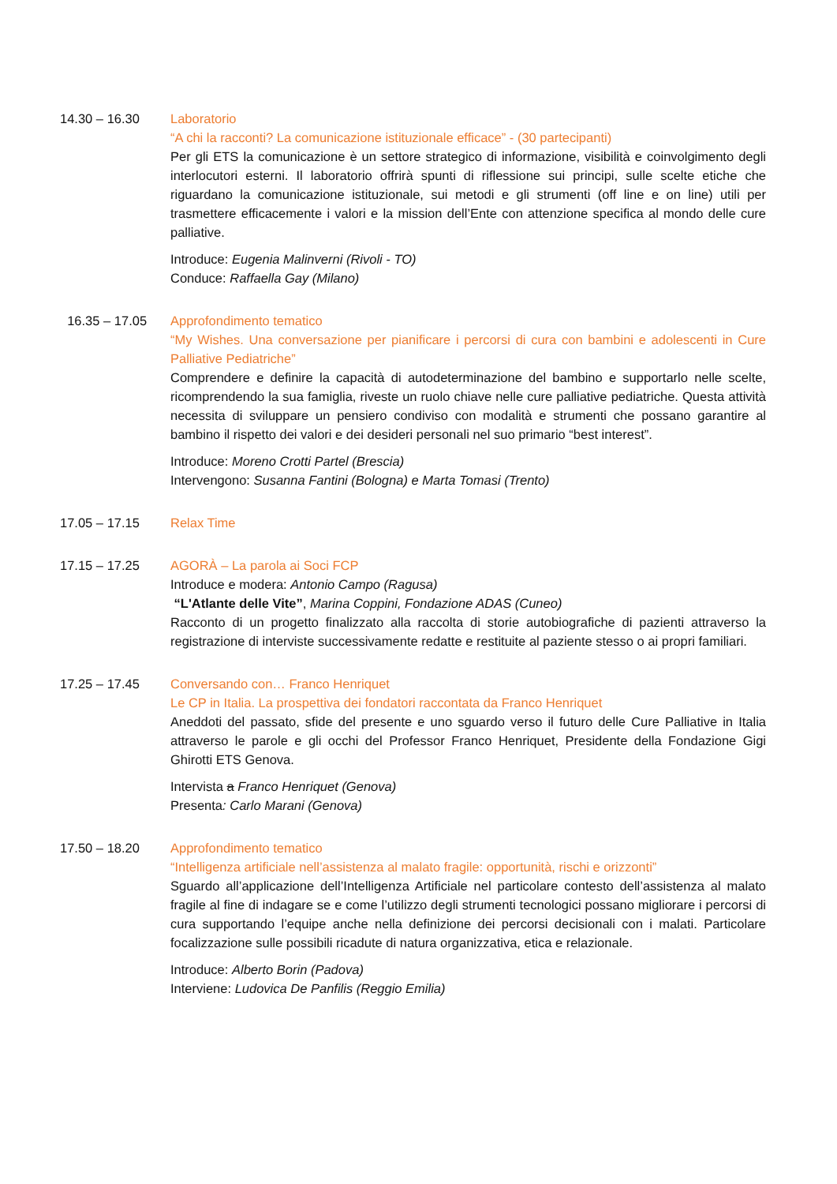14.30 – 16.30 Laboratorio
“A chi la racconti? La comunicazione istituzionale efficace” - (30 partecipanti)
Per gli ETS la comunicazione è un settore strategico di informazione, visibilità e coinvolgimento degli interlocutori esterni. Il laboratorio offrirà spunti di riflessione sui principi, sulle scelte etiche che riguardano la comunicazione istituzionale, sui metodi e gli strumenti (off line e on line) utili per trasmettere efficacemente i valori e la mission dell’Ente con attenzione specifica al mondo delle cure palliative.
Introduce: Eugenia Malinverni (Rivoli - TO)
Conduce: Raffaella Gay (Milano)
16.35 – 17.05 Approfondimento tematico
“My Wishes. Una conversazione per pianificare i percorsi di cura con bambini e adolescenti in Cure Palliative Pediatriche”
Comprendere e definire la capacità di autodeterminazione del bambino e supportarlo nelle scelte, ricomprendendo la sua famiglia, riveste un ruolo chiave nelle cure palliative pediatriche. Questa attività necessita di sviluppare un pensiero condiviso con modalità e strumenti che possano garantire al bambino il rispetto dei valori e dei desideri personali nel suo primario “best interest”.
Introduce: Moreno Crotti Partel (Brescia)
Intervengono: Susanna Fantini (Bologna) e Marta Tomasi (Trento)
17.05 – 17.15 Relax Time
17.15 – 17.25 AGORÀ – La parola ai Soci FCP
Introduce e modera: Antonio Campo (Ragusa)
“L'Atlante delle Vite”, Marina Coppini, Fondazione ADAS (Cuneo)
Racconto di un progetto finalizzato alla raccolta di storie autobiografiche di pazienti attraverso la registrazione di interviste successivamente redatte e restituite al paziente stesso o ai propri familiari.
17.25 – 17.45 Conversando con… Franco Henriquet
Le CP in Italia. La prospettiva dei fondatori raccontata da Franco Henriquet
Aneddoti del passato, sfide del presente e uno sguardo verso il futuro delle Cure Palliative in Italia attraverso le parole e gli occhi del Professor Franco Henriquet, Presidente della Fondazione Gigi Ghirotti ETS Genova.
Intervista a Franco Henriquet (Genova)
Presenta: Carlo Marani (Genova)
17.50 – 18.20 Approfondimento tematico
“Intelligenza artificiale nell’assistenza al malato fragile: opportunità, rischi e orizzonti”
Sguardo all’applicazione dell’Intelligenza Artificiale nel particolare contesto dell’assistenza al malato fragile al fine di indagare se e come l’utilizzo degli strumenti tecnologici possano migliorare i percorsi di cura supportando l’equipe anche nella definizione dei percorsi decisionali con i malati. Particolare focalizzazione sulle possibili ricadute di natura organizzativa, etica e relazionale.
Introduce: Alberto Borin (Padova)
Interviene: Ludovica De Panfilis (Reggio Emilia)